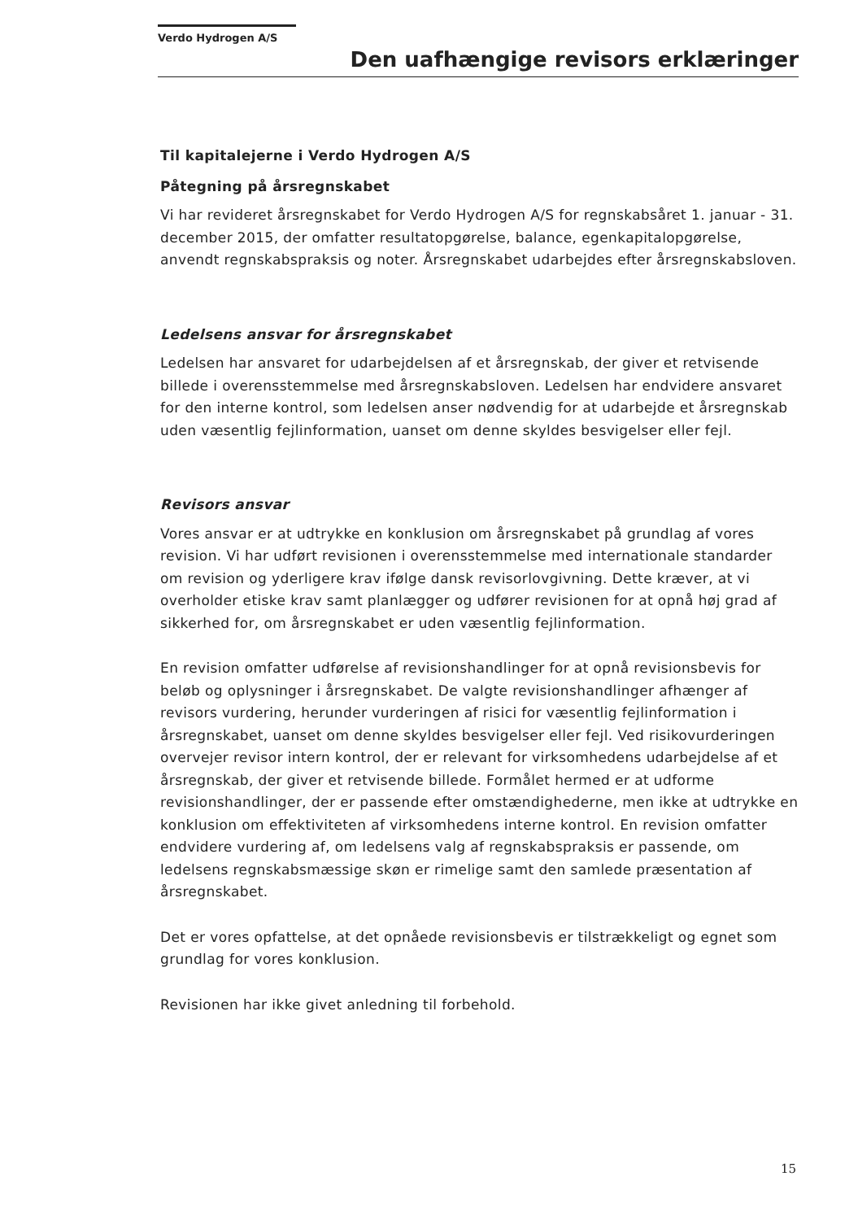Verdo Hydrogen A/S
Den uafhængige revisors erklæringer
Til kapitalejerne i Verdo Hydrogen A/S
Påtegning på årsregnskabet
Vi har revideret årsregnskabet for Verdo Hydrogen A/S for regnskabsåret 1. januar - 31. december 2015, der omfatter resultatopgørelse, balance, egenkapitalopgørelse, anvendt regnskabspraksis og noter. Årsregnskabet udarbejdes efter årsregnskabsloven.
Ledelsens ansvar for årsregnskabet
Ledelsen har ansvaret for udarbejdelsen af et årsregnskab, der giver et retvisende billede i overensstemmelse med årsregnskabsloven. Ledelsen har endvidere ansvaret for den interne kontrol, som ledelsen anser nødvendig for at udarbejde et årsregnskab uden væsentlig fejlinformation, uanset om denne skyldes besvigelser eller fejl.
Revisors ansvar
Vores ansvar er at udtrykke en konklusion om årsregnskabet på grundlag af vores revision. Vi har udført revisionen i overensstemmelse med internationale standarder om revision og yderligere krav ifølge dansk revisorlovgivning. Dette kræver, at vi overholder etiske krav samt planlægger og udfører revisionen for at opnå høj grad af sikkerhed for, om årsregnskabet er uden væsentlig fejlinformation.
En revision omfatter udførelse af revisionshandlinger for at opnå revisionsbevis for beløb og oplysninger i årsregnskabet. De valgte revisionshandlinger afhænger af revisors vurdering, herunder vurderingen af risici for væsentlig fejlinformation i årsregnskabet, uanset om denne skyldes besvigelser eller fejl. Ved risikovurderingen overvejer revisor intern kontrol, der er relevant for virksomhedens udarbejdelse af et årsregnskab, der giver et retvisende billede. Formålet hermed er at udforme revisionshandlinger, der er passende efter omstændighederne, men ikke at udtrykke en konklusion om effektiviteten af virksomhedens interne kontrol. En revision omfatter endvidere vurdering af, om ledelsens valg af regnskabspraksis er passende, om ledelsens regnskabsmæssige skøn er rimelige samt den samlede præsentation af årsregnskabet.
Det er vores opfattelse, at det opnåede revisionsbevis er tilstrækkeligt og egnet som grundlag for vores konklusion.
Revisionen har ikke givet anledning til forbehold.
15